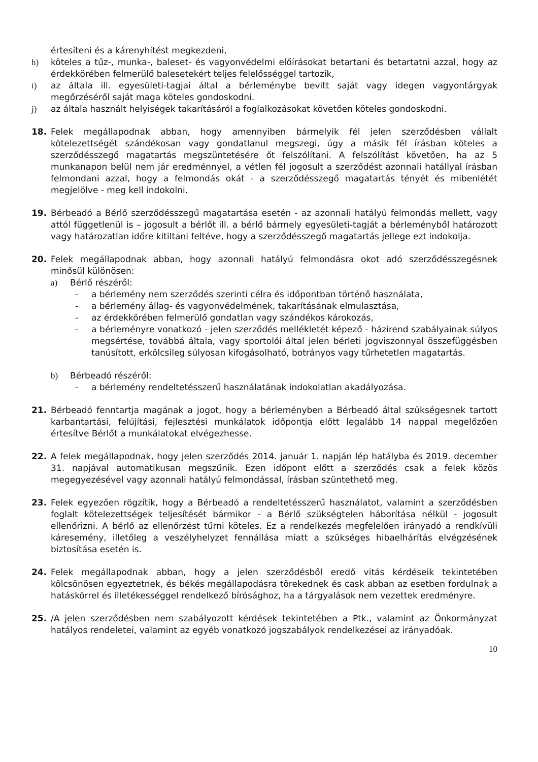értesíteni és a kárenyhítést megkezdeni,
h) köteles a tűz-, munka-, baleset- és vagyonvédelmi előírásokat betartani és betartatni azzal, hogy az érdekkörében felmerülő balesetekért teljes felelősséggel tartozik,
i) az általa ill. egyesületi-tagjai által a bérleménybe bevitt saját vagy idegen vagyontárgyak megőrzéséről saját maga köteles gondoskodni.
j) az általa használt helyiségek takarításáról a foglalkozásokat követően köteles gondoskodni.
18. Felek megállapodnak abban, hogy amennyiben bármelyik fél jelen szerződésben vállalt kötelezettségét szándékosan vagy gondatlanul megszegi, úgy a másik fél írásban köteles a szerződésszegő magatartás megszüntetésére őt felszólítani. A felszólítást követően, ha az 5 munkanapon belül nem jár eredménnyel, a vétlen fél jogosult a szerződést azonnali hatállyal írásban felmondani azzal, hogy a felmondás okát - a szerződésszegő magatartás tényét és mibenlétét megjelölve - meg kell indokolni.
19. Bérbeadó a Bérlő szerződésszegű magatartása esetén - az azonnali hatályú felmondás mellett, vagy attól függetlenül is – jogosult a bérlőt ill. a bérlő bármely egyesületi-tagját a bérleményből határozott vagy határozatlan időre kitiltani feltéve, hogy a szerződésszegő magatartás jellege ezt indokolja.
20. Felek megállapodnak abban, hogy azonnali hatályú felmondásra okot adó szerződésszegésnek minősül különösen:
a) Bérlő részéről:
- a bérlemény nem szerződés szerinti célra és időpontban történő használata,
- a bérlemény állag- és vagyonvédelmének, takarításának elmulasztása,
- az érdekkörében felmerülő gondatlan vagy szándékos károkozás,
- a bérleményre vonatkozó - jelen szerződés mellékletét képező - házirend szabályainak súlyos megsértése, továbbá általa, vagy sportolói által jelen bérleti jogviszonnyal összefüggésben tanúsított, erkölcsileg súlyosan kifogásolható, botrányos vagy tűrhetetlen magatartás.
b) Bérbeadó részéről:
- a bérlemény rendeltetésszerű használatának indokolatlan akadályozása.
21. Bérbeadó fenntartja magának a jogot, hogy a bérleményben a Bérbeadó által szükségesnek tartott karbantartási, felújítási, fejlesztési munkálatok időpontja előtt legalább 14 nappal megelőzően értesítve Bérlőt a munkálatokat elvégezhesse.
22. A felek megállapodnak, hogy jelen szerződés 2014. január 1. napján lép hatályba és 2019. december 31. napjával automatikusan megszűnik. Ezen időpont előtt a szerződés csak a felek közös megegyezésével vagy azonnali hatályú felmondással, írásban szüntethető meg.
23. Felek egyezően rögzítik, hogy a Bérbeadó a rendeltetésszerű használatot, valamint a szerződésben foglalt kötelezettségek teljesítését bármikor - a Bérlő szükségtelen háborítása nélkül - jogosult ellenőrizni. A bérlő az ellenőrzést tűrni köteles. Ez a rendelkezés megfelelően irányadó a rendkívüli káresemény, illetőleg a veszélyhelyzet fennállása miatt a szükséges hibaelhárítás elvégzésének biztosítása esetén is.
24. Felek megállapodnak abban, hogy a jelen szerződésből eredő vitás kérdéseik tekintetében kölcsönösen egyeztetnek, és békés megállapodásra törekednek és cask abban az esetben fordulnak a hatáskörrel és illetékességgel rendelkező bírósághoz, ha a tárgyalások nem vezettek eredményre.
25. /A jelen szerződésben nem szabályozott kérdések tekintetében a Ptk., valamint az Önkormányzat hatályos rendeletei, valamint az egyéb vonatkozó jogszabályok rendelkezései az irányadóak.
10